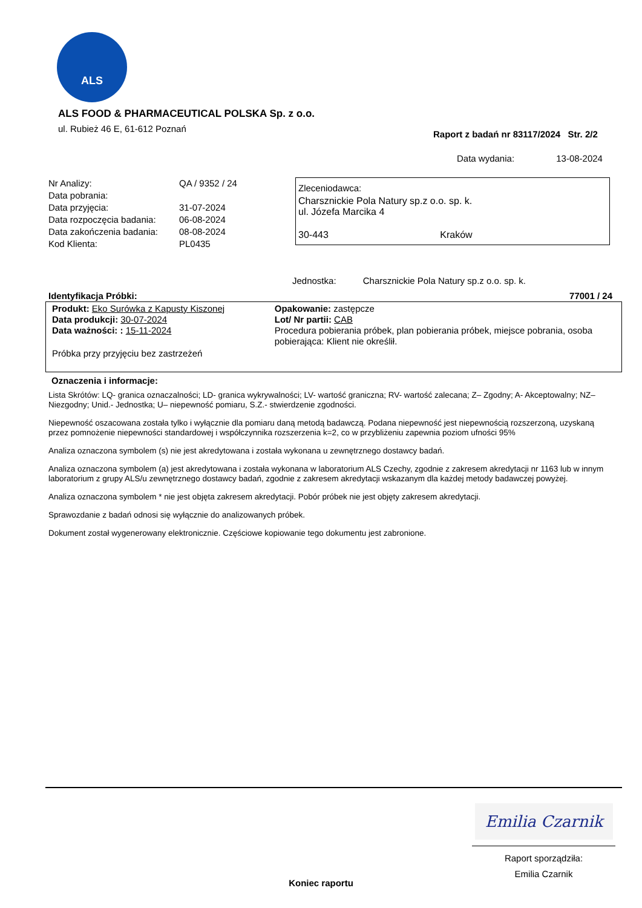ALS
ALS FOOD & PHARMACEUTICAL POLSKA Sp. z o.o.
ul. Rubież 46 E, 61-612 Poznań
Raport z badań nr 83117/2024 Str. 2/2
Data wydania: 13-08-2024
| Nr Analizy: | QA / 9352 / 24 |
| Data pobrania: | |
| Data przyjęcia: | 31-07-2024 |
| Data rozpoczęcia badania: | 06-08-2024 |
| Data zakończenia badania: | 08-08-2024 |
| Kod Klienta: | PL0435 |
Zleceniodawca:
Charsznickie Pola Natury sp.z o.o. sp. k.
ul. Józefa Marcika 4
30-443 Kraków
Jednostka: Charsznickie Pola Natury sp.z o.o. sp. k.
Identyfikacja Próbki: 77001 / 24
Produkt: Eko Surówka z Kapusty Kiszonej
Data produkcji: 30-07-2024
Data ważności: : 15-11-2024
Próbka przy przyjęciu bez zastrzeżeń
Opakowanie: zastępcze
Lot/ Nr partii: CAB
Procedura pobierania próbek, plan pobierania próbek, miejsce pobrania, osoba pobierająca: Klient nie określił.
Oznaczenia i informacje:
Lista Skrótów: LQ- granica oznaczalności; LD- granica wykrywalności; LV- wartość graniczna; RV- wartość zalecana; Z– Zgodny; A- Akceptowalny; NZ– Niezgodny; Unid.- Jednostka; U– niepewność pomiaru, S.Z.- stwierdzenie zgodności.
Niepewność oszacowana została tylko i wyłącznie dla pomiaru daną metodą badawczą. Podana niepewność jest niepewnością rozszerzoną, uzyskaną przez pomnożenie niepewności standardowej i współczynnika rozszerzenia k=2, co w przybliżeniu zapewnia poziom ufności 95%
Analiza oznaczona symbolem (s) nie jest akredytowana i została wykonana u zewnętrznego dostawcy badań.
Analiza oznaczona symbolem (a) jest akredytowana i została wykonana w laboratorium ALS Czechy, zgodnie z zakresem akredytacji nr 1163 lub w innym laboratorium z grupy ALS/u zewnętrznego dostawcy badań, zgodnie z zakresem akredytacji wskazanym dla każdej metody badawczej powyżej.
Analiza oznaczona symbolem * nie jest objęta zakresem akredytacji. Pobór próbek nie jest objęty zakresem akredytacji.
Sprawozdanie z badań odnosi się wyłącznie do analizowanych próbek.
Dokument został wygenerowany elektronicznie. Częściowe kopiowanie tego dokumentu jest zabronione.
Emilia Czarnik
Raport sporządziła:
Emilia Czarnik
Koniec raportu